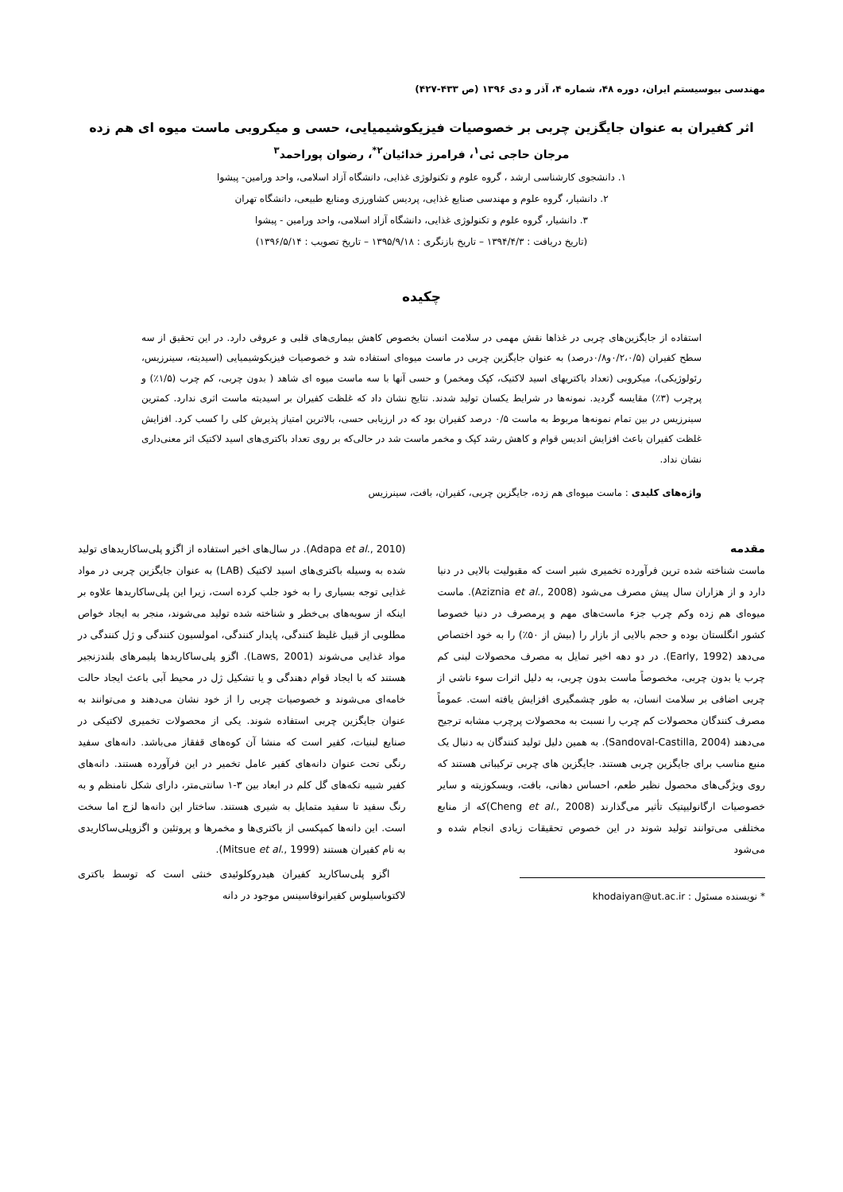مهندسی بیوسیستم ایران، دوره ۴۸، شماره ۴، آذر و دی ۱۳۹۶ (ص ۴۳۳-۴۲۷)
اثر کفیران به عنوان جایگزین چربی بر خصوصیات فیزیکوشیمیایی، حسی و میکروبی ماست میوه ای هم زده
مرجان حاجی ئی<sup>۱</sup>، فرامرز خدائیان<sup>۲*</sup>، رضوان پوراحمد<sup>۳</sup>
۱. دانشجوی کارشناسی ارشد ، گروه علوم و تکنولوژی غذایی، دانشگاه آزاد اسلامی، واحد ورامین- پیشوا
۲. دانشیار، گروه علوم و مهندسی صنایع غذایی، پردیس کشاورزی ومنابع طبیعی، دانشگاه تهران
۳. دانشیار، گروه علوم و تکنولوژی غذایی، دانشگاه آزاد اسلامی، واحد ورامین - پیشوا
(تاریخ دریافت : ۱۳۹۴/۴/۳ – تاریخ بازنگری : ۱۳۹۵/۹/۱۸ – تاریخ تصویب : ۱۳۹۶/۵/۱۴)
چکیده
استفاده از جایگزین‌های چربی در غذاها نقش مهمی در سلامت انسان بخصوص کاهش بیماری‌های قلبی و عروقی دارد. در این تحقیق از سه سطح کفیران (۰/۲،۰/۵و۰/۸درصد) به عنوان جایگزین چربی در ماست میوه‌ای استفاده شد و خصوصیات فیزیکوشیمیایی (اسیدیته، سینرزیس، رئولوژیکی)، میکروبی (تعداد باکتریهای اسید لاکتیک، کپک ومخمر) و حسی آنها با سه ماست میوه ای شاهد ( بدون چربی، کم چرب (۱/۵٪) و پرچرب (۳٪) مقایسه گردید. نمونه‌ها در شرایط یکسان تولید شدند. نتایج نشان داد که غلظت کفیران بر اسیدیته ماست اثری ندارد. کمترین سینرزیس در بین تمام نمونه‌ها مربوط به ماست ۰/۵ درصد کفیران بود که در ارزیابی حسی، بالاترین امتیاز پذیرش کلی را کسب کرد. افزایش غلظت کفیران باعث افزایش اندیس قوام و کاهش رشد کپک و مخمر ماست شد در حالی‌که بر روی تعداد باکتری‌های اسید لاکتیک اثر معنی‌داری نشان نداد.
واژه‌های کلیدی : ماست میوه‌ای هم زده، جایگزین چربی، کفیران، بافت، سینرزیس
مقدمه
ماست شناخته شده ترین فرآورده تخمیری شیر است که مقبولیت بالایی در دنیا دارد و از هزاران سال پیش مصرف می‌شود (Aziznia et al., 2008). ماست میوه‌ای هم زده وکم چرب جزء ماست‌های مهم و پرمصرف در دنیا خصوصا کشور انگلستان بوده و حجم بالایی از بازار را (بیش از ۵۰٪) را به خود اختصاص می‌دهد (Early, 1992). در دو دهه اخیر تمایل به مصرف محصولات لبنی کم چرب یا بدون چربی، مخصوصاً ماست بدون چربی، به دلیل اثرات سوء ناشی از چربی اضافی بر سلامت انسان، به طور چشمگیری افزایش یافته است. عموماً مصرف کنندگان محصولات کم چرب را نسبت به محصولات پرچرب مشابه ترجیح می‌دهند (Sandoval-Castilla, 2004). به همین دلیل تولید کنندگان به دنبال یک منبع مناسب برای جایگزین چربی هستند. جایگزین های چربی ترکیباتی هستند که روی ویژگی‌های محصول نظیر طعم، احساس دهانی، بافت، ویسکوزیته و سایر خصوصیات ارگانولیپتیک تأثیر می‌گذارند (Cheng et al., 2008)که از منابع مختلفی می‌توانند تولید شوند در این خصوص تحقیقات زیادی انجام شده و می‌شود
* نویسنده مسئول : khodaiyan@ut.ac.ir
(Adapa et al., 2010). در سال‌های اخیر استفاده از اگزو پلی‌ساکاریدهای تولید شده به وسیله باکتری‌های اسید لاکتیک (LAB) به عنوان جایگزین چربی در مواد غذایی توجه بسیاری را به خود جلب کرده است، زیرا این پلی‌ساکاریدها علاوه بر اینکه از سویه‌های بی‌خطر و شناخته شده تولید می‌شوند، منجر به ایجاد خواص مطلوبی از قبیل غلیظ کنندگی، پایدار کنندگی، امولسیون کنندگی و ژل کنندگی در مواد غذایی می‌شوند (Laws, 2001). اگزو پلی‌ساکاریدها پلیمرهای بلندزنجیر هستند که با ایجاد قوام دهندگی و یا تشکیل ژل در محیط آبی باعث ایجاد حالت خامه‌ای می‌شوند و خصوصیات چربی را از خود نشان می‌دهند و می‌توانند به عنوان جایگزین چربی استفاده شوند. یکی از محصولات تخمیری لاکتیکی در صنایع لبنیات، کفیر است که منشا آن کوه‌های قفقاز می‌باشد. دانه‌های سفید رنگی تحت عنوان دانه‌های کفیر عامل تخمیر در این فرآورده هستند. دانه‌های کفیر شبیه تکه‌های گل کلم در ابعاد بین ۳-۱ سانتی‌متر، دارای شکل نامنظم و به رنگ سفید تا سفید متمایل به شیری هستند. ساختار این دانه‌ها لزج اما سخت است. این دانه‌ها کمپکسی از باکتری‌ها و مخمرها و پروتئین و اگزوپلی‌ساکاریدی به نام کفیران هستند (Mitsue et al., 1999).
اگزو پلی‌ساکارید کفیران هیدروکلوئیدی خنثی است که توسط باکتری لاکتوباسیلوس کفیرانوفاسینس موجود در دانه